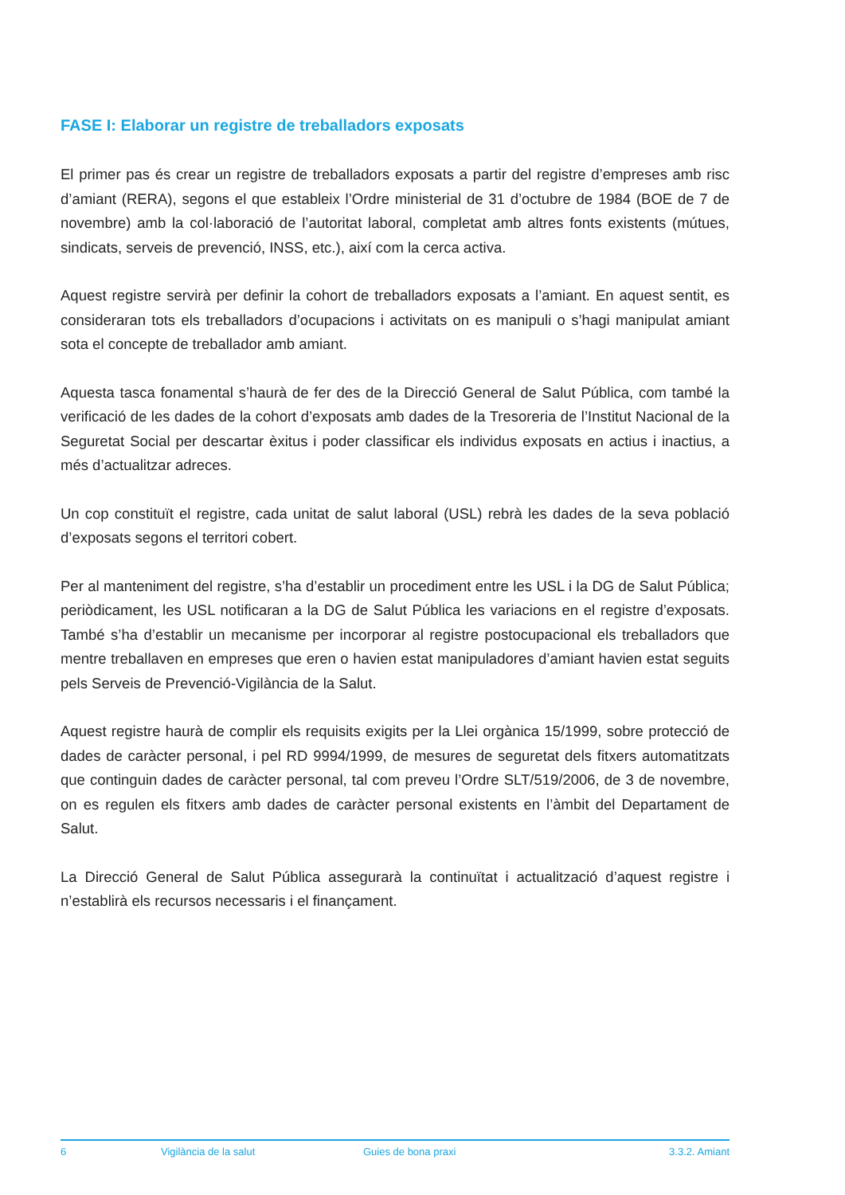FASE I: Elaborar un registre de treballadors exposats
El primer pas és crear un registre de treballadors exposats a partir del registre d’empreses amb risc d’amiant (RERA), segons el que estableix l’Ordre ministerial de 31 d’octubre de 1984 (BOE de 7 de novembre) amb la col·laboració de l’autoritat laboral, completat amb altres fonts existents (mútues, sindicats, serveis de prevenció, INSS, etc.), així com la cerca activa.
Aquest registre servirà per definir la cohort de treballadors exposats a l’amiant. En aquest sentit, es consideraran tots els treballadors d’ocupacions i activitats on es manipuli o s’hagi manipulat amiant sota el concepte de treballador amb amiant.
Aquesta tasca fonamental s’haurà de fer des de la Direcció General de Salut Pública, com també la verificació de les dades de la cohort d’exposats amb dades de la Tresoreria de l’Institut Nacional de la Seguretat Social per descartar èxitus i poder classificar els individus exposats en actius i inactius, a més d’actualitzar adreces.
Un cop constituït el registre, cada unitat de salut laboral (USL) rebrà les dades de la seva població d’exposats segons el territori cobert.
Per al manteniment del registre, s’ha d’establir un procediment entre les USL i la DG de Salut Pública; periòdicament, les USL notificaran a la DG de Salut Pública les variacions en el registre d’exposats. També s’ha d’establir un mecanisme per incorporar al registre postocupacional els treballadors que mentre treballaven en empreses que eren o havien estat manipuladores d’amiant havien estat seguits pels Serveis de Prevenció-Vigilància de la Salut.
Aquest registre haurà de complir els requisits exigits per la Llei orgànica 15/1999, sobre protecció de dades de caràcter personal, i pel RD 9994/1999, de mesures de seguretat dels fitxers automatitzats que continguin dades de caràcter personal, tal com preveu l’Ordre SLT/519/2006, de 3 de novembre, on es regulen els fitxers amb dades de caràcter personal existents en l’àmbit del Departament de Salut.
La Direcció General de Salut Pública assegurarà la continuïtat i actualització d’aquest registre i n’establirà els recursos necessaris i el finançament.
6 Vigilància de la salut Guies de bona praxi 3.3.2. Amiant